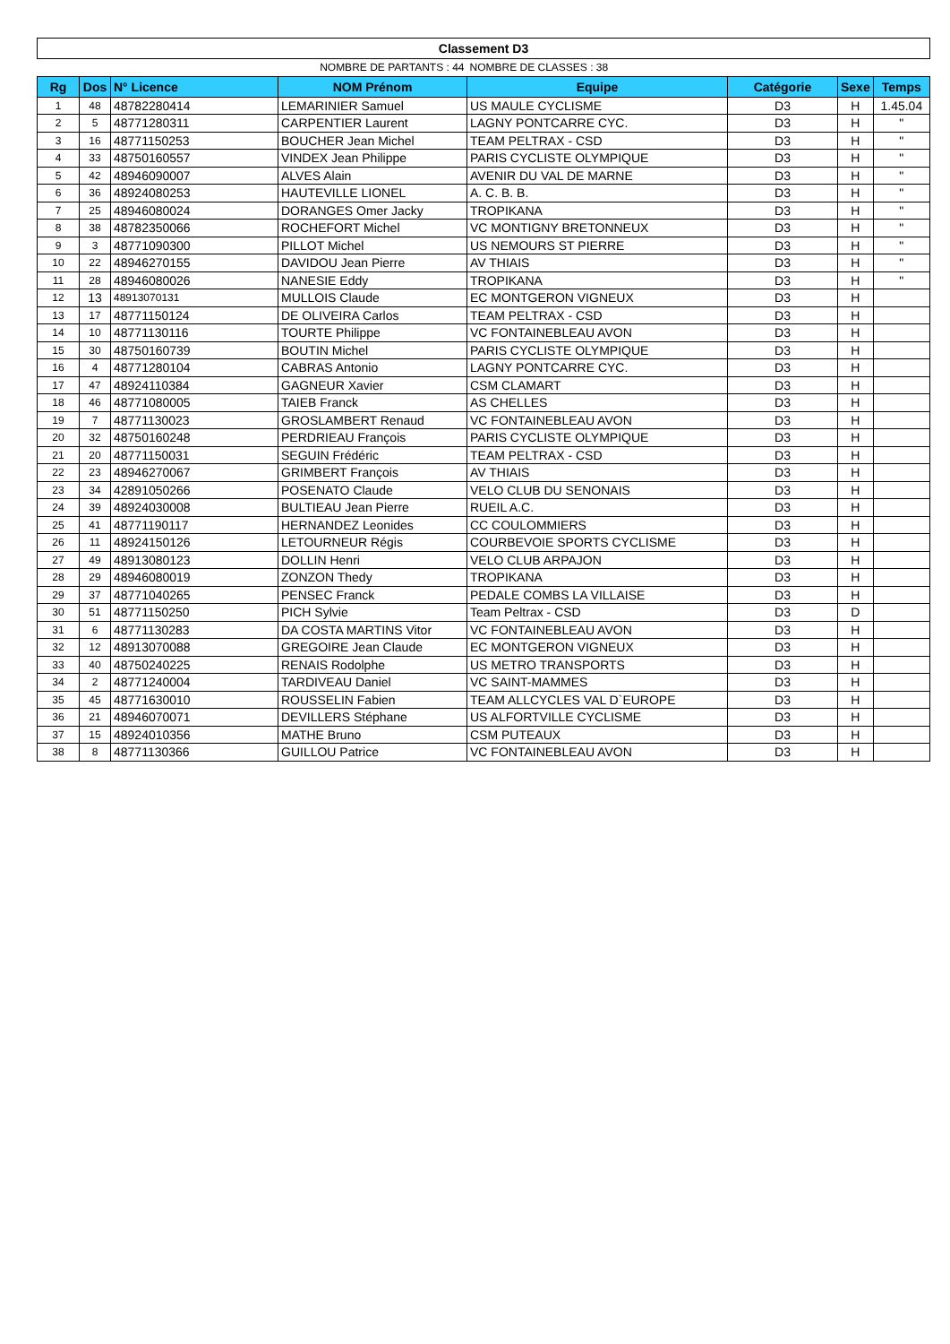| Classement D3 | | | | | | | |
| | | | NOMBRE DE PARTANTS : 44 | NOMBRE DE CLASSES : 38 | | | |
| Rg | Dos | N° Licence | NOM Prénom | Equipe | Catégorie | Sexe | Temps |
| 1 | 48 | 48782280414 | LEMARINIER Samuel | US MAULE CYCLISME | D3 | H | 1.45.04 |
| 2 | 5 | 48771280311 | CARPENTIER Laurent | LAGNY PONTCARRE CYC. | D3 | H | " |
| 3 | 16 | 48771150253 | BOUCHER Jean Michel | TEAM PELTRAX - CSD | D3 | H | " |
| 4 | 33 | 48750160557 | VINDEX Jean Philippe | PARIS CYCLISTE OLYMPIQUE | D3 | H | " |
| 5 | 42 | 48946090007 | ALVES Alain | AVENIR DU VAL DE MARNE | D3 | H | " |
| 6 | 36 | 48924080253 | HAUTEVILLE LIONEL | A. C. B. B. | D3 | H | " |
| 7 | 25 | 48946080024 | DORANGES Omer Jacky | TROPIKANA | D3 | H | " |
| 8 | 38 | 48782350066 | ROCHEFORT Michel | VC MONTIGNY BRETONNEUX | D3 | H | " |
| 9 | 3 | 48771090300 | PILLOT Michel | US NEMOURS ST PIERRE | D3 | H | " |
| 10 | 22 | 48946270155 | DAVIDOU Jean Pierre | AV THIAIS | D3 | H | " |
| 11 | 28 | 48946080026 | NANESIE Eddy | TROPIKANA | D3 | H | " |
| 12 | 13 | 48913070131 | MULLOIS Claude | EC MONTGERON VIGNEUX | D3 | H | |
| 13 | 17 | 48771150124 | DE OLIVEIRA Carlos | TEAM PELTRAX - CSD | D3 | H | |
| 14 | 10 | 48771130116 | TOURTE Philippe | VC FONTAINEBLEAU AVON | D3 | H | |
| 15 | 30 | 48750160739 | BOUTIN Michel | PARIS CYCLISTE OLYMPIQUE | D3 | H | |
| 16 | 4 | 48771280104 | CABRAS Antonio | LAGNY PONTCARRE CYC. | D3 | H | |
| 17 | 47 | 48924110384 | GAGNEUR Xavier | CSM CLAMART | D3 | H | |
| 18 | 46 | 48771080005 | TAIEB Franck | AS CHELLES | D3 | H | |
| 19 | 7 | 48771130023 | GROSLAMBERT Renaud | VC FONTAINEBLEAU AVON | D3 | H | |
| 20 | 32 | 48750160248 | PERDRIEAU François | PARIS CYCLISTE OLYMPIQUE | D3 | H | |
| 21 | 20 | 48771150031 | SEGUIN Frédéric | TEAM PELTRAX - CSD | D3 | H | |
| 22 | 23 | 48946270067 | GRIMBERT François | AV THIAIS | D3 | H | |
| 23 | 34 | 42891050266 | POSENATO Claude | VELO CLUB DU SENONAIS | D3 | H | |
| 24 | 39 | 48924030008 | BULTIEAU Jean Pierre | RUEIL A.C. | D3 | H | |
| 25 | 41 | 48771190117 | HERNANDEZ Leonides | CC COULOMMIERS | D3 | H | |
| 26 | 11 | 48924150126 | LETOURNEUR Régis | COURBEVOIE SPORTS CYCLISME | D3 | H | |
| 27 | 49 | 48913080123 | DOLLIN Henri | VELO CLUB ARPAJON | D3 | H | |
| 28 | 29 | 48946080019 | ZONZON Thedy | TROPIKANA | D3 | H | |
| 29 | 37 | 48771040265 | PENSEC Franck | PEDALE COMBS LA VILLAISE | D3 | H | |
| 30 | 51 | 48771150250 | PICH Sylvie | Team Peltrax - CSD | D3 | D | |
| 31 | 6 | 48771130283 | DA COSTA MARTINS Vitor | VC FONTAINEBLEAU AVON | D3 | H | |
| 32 | 12 | 48913070088 | GREGOIRE Jean Claude | EC MONTGERON VIGNEUX | D3 | H | |
| 33 | 40 | 48750240225 | RENAIS Rodolphe | US METRO TRANSPORTS | D3 | H | |
| 34 | 2 | 48771240004 | TARDIVEAU Daniel | VC SAINT-MAMMES | D3 | H | |
| 35 | 45 | 48771630010 | ROUSSELIN Fabien | TEAM ALLCYCLES VAL D`EUROPE | D3 | H | |
| 36 | 21 | 48946070071 | DEVILLERS Stéphane | US ALFORTVILLE CYCLISME | D3 | H | |
| 37 | 15 | 48924010356 | MATHE Bruno | CSM PUTEAUX | D3 | H | |
| 38 | 8 | 48771130366 | GUILLOU Patrice | VC FONTAINEBLEAU AVON | D3 | H | |